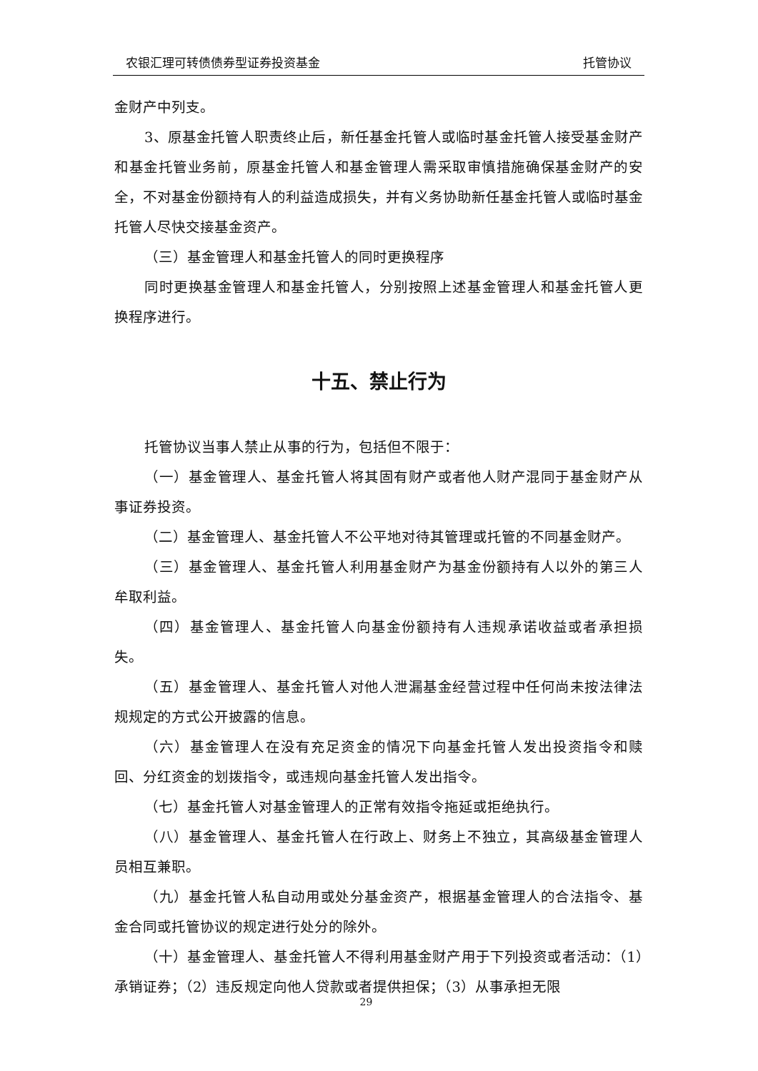农银汇理可转债债券型证券投资基金 托管协议
金财产中列支。
3、原基金托管人职责终止后，新任基金托管人或临时基金托管人接受基金财产和基金托管业务前，原基金托管人和基金管理人需采取审慎措施确保基金财产的安全，不对基金份额持有人的利益造成损失，并有义务协助新任基金托管人或临时基金托管人尽快交接基金资产。
（三）基金管理人和基金托管人的同时更换程序
同时更换基金管理人和基金托管人，分别按照上述基金管理人和基金托管人更换程序进行。
十五、禁止行为
托管协议当事人禁止从事的行为，包括但不限于：
（一）基金管理人、基金托管人将其固有财产或者他人财产混同于基金财产从事证券投资。
（二）基金管理人、基金托管人不公平地对待其管理或托管的不同基金财产。
（三）基金管理人、基金托管人利用基金财产为基金份额持有人以外的第三人牟取利益。
（四）基金管理人、基金托管人向基金份额持有人违规承诺收益或者承担损失。
（五）基金管理人、基金托管人对他人泄漏基金经营过程中任何尚未按法律法规规定的方式公开披露的信息。
（六）基金管理人在没有充足资金的情况下向基金托管人发出投资指令和赎回、分红资金的划拨指令，或违规向基金托管人发出指令。
（七）基金托管人对基金管理人的正常有效指令拖延或拒绝执行。
（八）基金管理人、基金托管人在行政上、财务上不独立，其高级基金管理人员相互兼职。
（九）基金托管人私自动用或处分基金资产，根据基金管理人的合法指令、基金合同或托管协议的规定进行处分的除外。
（十）基金管理人、基金托管人不得利用基金财产用于下列投资或者活动：（1）承销证券；（2）违反规定向他人贷款或者提供担保；（3）从事承担无限
29